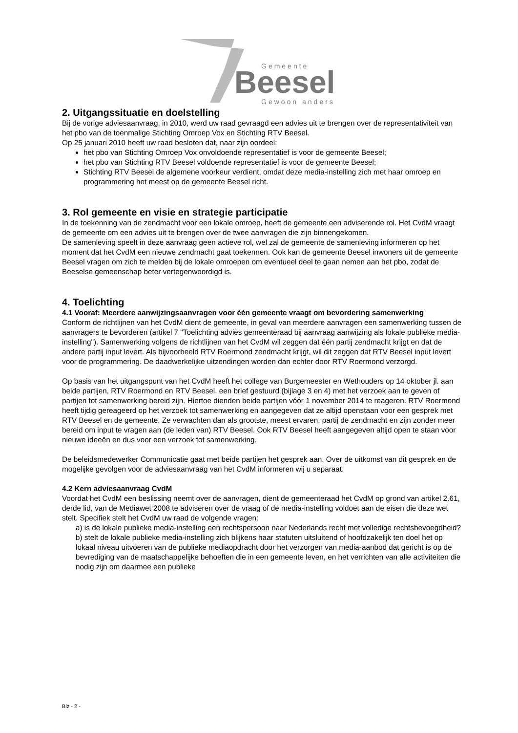Gemeente
Beesel
Gewoon anders
2. Uitgangssituatie en doelstelling
Bij de vorige adviesaanvraag, in 2010, werd uw raad gevraagd een advies uit te brengen over de representativiteit van het pbo van de toenmalige Stichting Omroep Vox en Stichting RTV Beesel.
Op 25 januari 2010 heeft uw raad besloten dat, naar zijn oordeel:
het pbo van Stichting Omroep Vox onvoldoende representatief is voor de gemeente Beesel;
het pbo van Stichting RTV Beesel voldoende representatief is voor de gemeente Beesel;
Stichting RTV Beesel de algemene voorkeur verdient, omdat deze media-instelling zich met haar omroep en programmering het meest op de gemeente Beesel richt.
3. Rol gemeente en visie en strategie participatie
In de toekenning van de zendmacht voor een lokale omroep, heeft de gemeente een adviserende rol. Het CvdM vraagt de gemeente om een advies uit te brengen over de twee aanvragen die zijn binnengekomen.
De samenleving speelt in deze aanvraag geen actieve rol, wel zal de gemeente de samenleving informeren op het moment dat het CvdM een nieuwe zendmacht gaat toekennen. Ook kan de gemeente Beesel inwoners uit de gemeente Beesel vragen om zich te melden bij de lokale omroepen om eventueel deel te gaan nemen aan het pbo, zodat de Beeselse gemeenschap beter vertegenwoordigd is.
4. Toelichting
4.1 Vooraf: Meerdere aanwijzingsaanvragen voor één gemeente vraagt om bevordering samenwerking
Conform de richtlijnen van het CvdM dient de gemeente, in geval van meerdere aanvragen een samenwerking tussen de aanvragers te bevorderen (artikel 7 "Toelichting advies gemeenteraad bij aanvraag aanwijzing als lokale publieke media-instelling"). Samenwerking volgens de richtlijnen van het CvdM wil zeggen dat één partij zendmacht krijgt en dat de andere partij input levert. Als bijvoorbeeld RTV Roermond zendmacht krijgt, wil dit zeggen dat RTV Beesel input levert voor de programmering. De daadwerkelijke uitzendingen worden dan echter door RTV Roermond verzorgd.
Op basis van het uitgangspunt van het CvdM heeft het college van Burgemeester en Wethouders op 14 oktober jl. aan beide partijen, RTV Roermond en RTV Beesel, een brief gestuurd (bijlage 3 en 4) met het verzoek aan te geven of partijen tot samenwerking bereid zijn. Hiertoe dienden beide partijen vóór 1 november 2014 te reageren. RTV Roermond heeft tijdig gereageerd op het verzoek tot samenwerking en aangegeven dat ze altijd openstaan voor een gesprek met RTV Beesel en de gemeente. Ze verwachten dan als grootste, meest ervaren, partij de zendmacht en zijn zonder meer bereid om input te vragen aan (de leden van) RTV Beesel. Ook RTV Beesel heeft aangegeven altijd open te staan voor nieuwe ideeën en dus voor een verzoek tot samenwerking.
De beleidsmedewerker Communicatie gaat met beide partijen het gesprek aan. Over de uitkomst van dit gesprek en de mogelijke gevolgen voor de adviesaanvraag van het CvdM informeren wij u separaat.
4.2 Kern adviesaanvraag CvdM
Voordat het CvdM een beslissing neemt over de aanvragen, dient de gemeenteraad het CvdM op grond van artikel 2.61, derde lid, van de Mediawet 2008 te adviseren over de vraag of de media-instelling voldoet aan de eisen die deze wet stelt. Specifiek stelt het CvdM uw raad de volgende vragen:
a) is de lokale publieke media-instelling een rechtspersoon naar Nederlands recht met volledige rechtsbevoegdheid?
b) stelt de lokale publieke media-instelling zich blijkens haar statuten uitsluitend of hoofdzakelijk ten doel het op lokaal niveau uitvoeren van de publieke mediaopdracht door het verzorgen van media-aanbod dat gericht is op de bevrediging van de maatschappelijke behoeften die in een gemeente leven, en het verrichten van alle activiteiten die nodig zijn om daarmee een publieke
Blz - 2 -